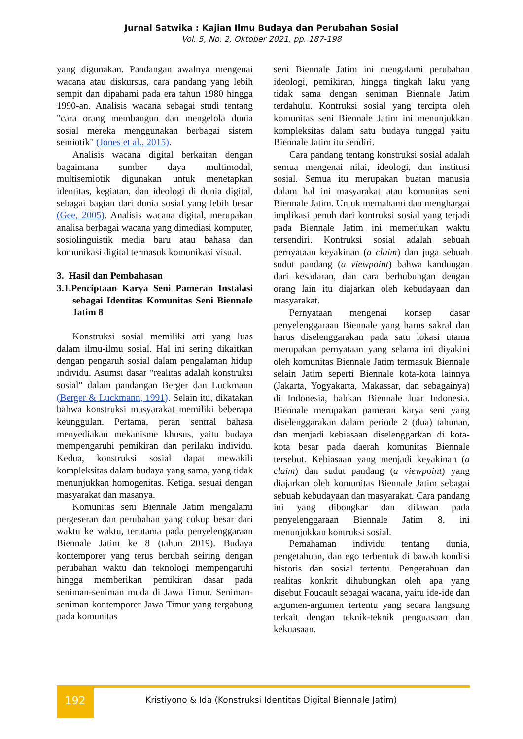Jurnal Satwika : Kajian Ilmu Budaya dan Perubahan Sosial
Vol. 5, No. 2, Oktober 2021, pp. 187-198
yang digunakan. Pandangan awalnya mengenai wacana atau diskursus, cara pandang yang lebih sempit dan dipahami pada era tahun 1980 hingga 1990-an. Analisis wacana sebagai studi tentang "cara orang membangun dan mengelola dunia sosial mereka menggunakan berbagai sistem semiotik" (Jones et al., 2015).
Analisis wacana digital berkaitan dengan bagaimana sumber daya multimodal, multisemiotik digunakan untuk menetapkan identitas, kegiatan, dan ideologi di dunia digital, sebagai bagian dari dunia sosial yang lebih besar (Gee, 2005). Analisis wacana digital, merupakan analisa berbagai wacana yang dimediasi komputer, sosiolinguistik media baru atau bahasa dan komunikasi digital termasuk komunikasi visual.
3. Hasil dan Pembahasan
3.1.Penciptaan Karya Seni Pameran Instalasi sebagai Identitas Komunitas Seni Biennale Jatim 8
Konstruksi sosial memiliki arti yang luas dalam ilmu-ilmu sosial. Hal ini sering dikaitkan dengan pengaruh sosial dalam pengalaman hidup individu. Asumsi dasar "realitas adalah konstruksi sosial" dalam pandangan Berger dan Luckmann (Berger & Luckmann, 1991). Selain itu, dikatakan bahwa konstruksi masyarakat memiliki beberapa keunggulan. Pertama, peran sentral bahasa menyediakan mekanisme khusus, yaitu budaya mempengaruhi pemikiran dan perilaku individu. Kedua, konstruksi sosial dapat mewakili kompleksitas dalam budaya yang sama, yang tidak menunjukkan homogenitas. Ketiga, sesuai dengan masyarakat dan masanya.
Komunitas seni Biennale Jatim mengalami pergeseran dan perubahan yang cukup besar dari waktu ke waktu, terutama pada penyelenggaraan Biennale Jatim ke 8 (tahun 2019). Budaya kontemporer yang terus berubah seiring dengan perubahan waktu dan teknologi mempengaruhi hingga memberikan pemikiran dasar pada seniman-seniman muda di Jawa Timur. Seniman-seniman kontemporer Jawa Timur yang tergabung pada komunitas
seni Biennale Jatim ini mengalami perubahan ideologi, pemikiran, hingga tingkah laku yang tidak sama dengan seniman Biennale Jatim terdahulu. Kontruksi sosial yang tercipta oleh komunitas seni Biennale Jatim ini menunjukkan kompleksitas dalam satu budaya tunggal yaitu Biennale Jatim itu sendiri.
Cara pandang tentang konstruksi sosial adalah semua mengenai nilai, ideologi, dan institusi sosial. Semua itu merupakan buatan manusia dalam hal ini masyarakat atau komunitas seni Biennale Jatim. Untuk memahami dan menghargai implikasi penuh dari kontruksi sosial yang terjadi pada Biennale Jatim ini memerlukan waktu tersendiri. Kontruksi sosial adalah sebuah pernyataan keyakinan (a claim) dan juga sebuah sudut pandang (a viewpoint) bahwa kandungan dari kesadaran, dan cara berhubungan dengan orang lain itu diajarkan oleh kebudayaan dan masyarakat.
Pernyataan mengenai konsep dasar penyelenggaraan Biennale yang harus sakral dan harus diselenggarakan pada satu lokasi utama merupakan pernyataan yang selama ini diyakini oleh komunitas Biennale Jatim termasuk Biennale selain Jatim seperti Biennale kota-kota lainnya (Jakarta, Yogyakarta, Makassar, dan sebagainya) di Indonesia, bahkan Biennale luar Indonesia. Biennale merupakan pameran karya seni yang diselenggarakan dalam periode 2 (dua) tahunan, dan menjadi kebiasaan diselenggarkan di kota-kota besar pada daerah komunitas Biennale tersebut. Kebiasaan yang menjadi keyakinan (a claim) dan sudut pandang (a viewpoint) yang diajarkan oleh komunitas Biennale Jatim sebagai sebuah kebudayaan dan masyarakat. Cara pandang ini yang dibongkar dan dilawan pada penyelenggaraan Biennale Jatim 8, ini menunjukkan kontruksi sosial.
Pemahaman individu tentang dunia, pengetahuan, dan ego terbentuk di bawah kondisi historis dan sosial tertentu. Pengetahuan dan realitas konkrit dihubungkan oleh apa yang disebut Foucault sebagai wacana, yaitu ide-ide dan argumen-argumen tertentu yang secara langsung terkait dengan teknik-teknik penguasaan dan kekuasaan.
192 Kristiyono & Ida (Konstruksi Identitas Digital Biennale Jatim)